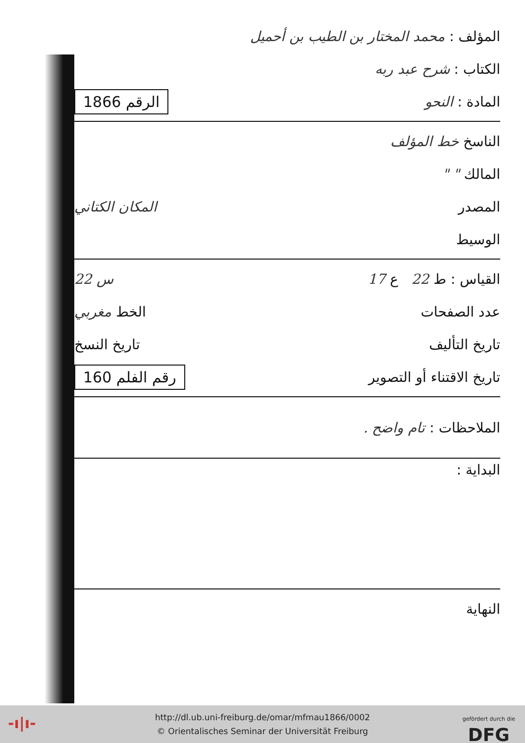المؤلف : محمد المختار بن الطيب بن أحميل
الكتاب : شرح عبد ربه
المادة : النحو الرقم 1866
الناسخ خط المؤلف
المالك " "
المصدر المكان الكتاني
الوسيط
القياس : ط 22 ع 17 س 22
عدد الصفحات الخط مغربي
تاريخ التأليف تاريخ النسخ
تاريخ الاقتناء أو التصوير رقم الفلم 160
الملاحظات : تام واضح .
البداية :
النهاية
-ı|ı-
http://dl.ub.uni-freiburg.de/omar/mfmau1866/0002
© Orientalisches Seminar der Universität Freiburg
gefördert durch die
DFG